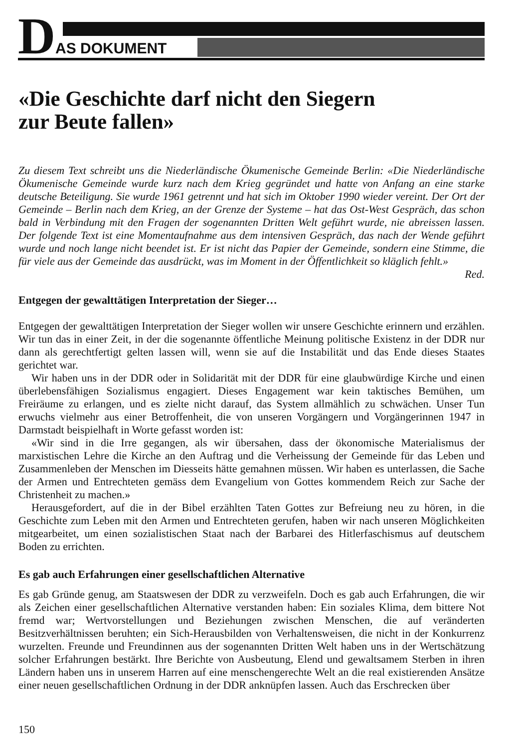D AS DOKUMENT
«Die Geschichte darf nicht den Siegern
zur Beute fallen»
Zu diesem Text schreibt uns die Niederländische Ökumenische Gemeinde Berlin: «Die Niederländische Ökumenische Gemeinde wurde kurz nach dem Krieg gegründet und hatte von Anfang an eine starke deutsche Beteiligung. Sie wurde 1961 getrennt und hat sich im Oktober 1990 wieder vereint. Der Ort der Gemeinde – Berlin nach dem Krieg, an der Grenze der Systeme – hat das Ost-West Gespräch, das schon bald in Verbindung mit den Fragen der sogenannten Dritten Welt geführt wurde, nie abreissen lassen. Der folgende Text ist eine Momentaufnahme aus dem intensiven Gespräch, das nach der Wende geführt wurde und noch lange nicht beendet ist. Er ist nicht das Papier der Gemeinde, sondern eine Stimme, die für viele aus der Gemeinde das ausdrückt, was im Moment in der Öffentlichkeit so kläglich fehlt.»
Red.
Entgegen der gewalttätigen Interpretation der Sieger…
Entgegen der gewalttätigen Interpretation der Sieger wollen wir unsere Geschichte erinnern und erzählen. Wir tun das in einer Zeit, in der die sogenannte öffentliche Meinung politische Existenz in der DDR nur dann als gerechtfertigt gelten lassen will, wenn sie auf die Instabilität und das Ende dieses Staates gerichtet war.
Wir haben uns in der DDR oder in Solidarität mit der DDR für eine glaubwürdige Kirche und einen überlebensfähigen Sozialismus engagiert. Dieses Engagement war kein taktisches Bemühen, um Freiräume zu erlangen, und es zielte nicht darauf, das System allmählich zu schwächen. Unser Tun erwuchs vielmehr aus einer Betroffenheit, die von unseren Vorgängern und Vorgängerinnen 1947 in Darmstadt beispielhaft in Worte gefasst worden ist:
«Wir sind in die Irre gegangen, als wir übersahen, dass der ökonomische Materialismus der marxistischen Lehre die Kirche an den Auftrag und die Verheissung der Gemeinde für das Leben und Zusammenleben der Menschen im Diesseits hätte gemahnen müssen. Wir haben es unterlassen, die Sache der Armen und Entrechteten gemäss dem Evangelium von Gottes kommendem Reich zur Sache der Christenheit zu machen.»
Herausgefordert, auf die in der Bibel erzählten Taten Gottes zur Befreiung neu zu hören, in die Geschichte zum Leben mit den Armen und Entrechteten gerufen, haben wir nach unseren Möglichkeiten mitgearbeitet, um einen sozialistischen Staat nach der Barbarei des Hitlerfaschismus auf deutschem Boden zu errichten.
Es gab auch Erfahrungen einer gesellschaftlichen Alternative
Es gab Gründe genug, am Staatswesen der DDR zu verzweifeln. Doch es gab auch Erfahrungen, die wir als Zeichen einer gesellschaftlichen Alternative verstanden haben: Ein soziales Klima, dem bittere Not fremd war; Wertvorstellungen und Beziehungen zwischen Menschen, die auf veränderten Besitzverhältnissen beruhten; ein Sich-Herausbilden von Verhaltensweisen, die nicht in der Konkurrenz wurzelten. Freunde und Freundinnen aus der sogenannten Dritten Welt haben uns in der Wertschätzung solcher Erfahrungen bestärkt. Ihre Berichte von Ausbeutung, Elend und gewaltsamem Sterben in ihren Ländern haben uns in unserem Harren auf eine menschengerechte Welt an die real existierenden Ansätze einer neuen gesellschaftlichen Ordnung in der DDR anknüpfen lassen. Auch das Erschrecken über
150